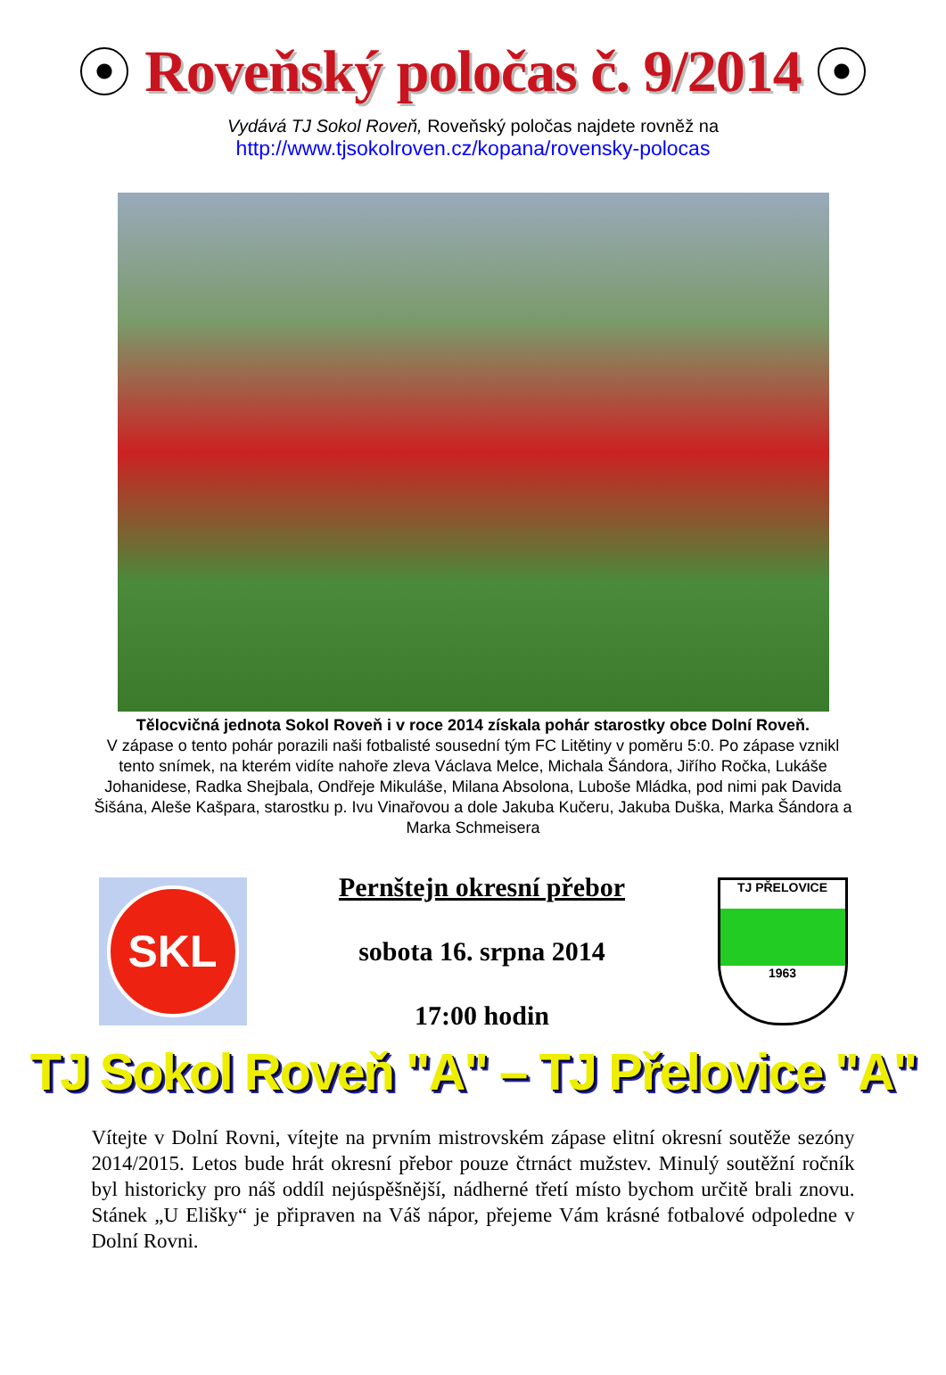Roveňský poločas č. 9/2014
Vydává TJ Sokol Roveň, Roveňský poločas najdete rovněž na
http://www.tjsokolroven.cz/kopana/rovensky-polocas
Tělocvičná jednota Sokol Roveň i v roce 2014 získala pohár starostky obce Dolní Roveň.
V zápase o tento pohár porazili naši fotbalisté sousední tým FC Litětiny v poměru 5:0. Po zápase vznikl tento snímek, na kterém vidíte nahoře zleva Václava Melce, Michala Šándora, Jiřího Ročka, Lukáše Johanidese, Radka Shejbala, Ondřeje Mikuláše, Milana Absolona, Luboše Mládka, pod nimi pak Davida Šišána, Aleše Kašpara, starostku p. Ivu Vinařovou a dole Jakuba Kučeru, Jakuba Duška, Marka Šándora a Marka Schmeisera
SKL
Pernštejn okresní přebor
sobota 16. srpna 2014
17:00 hodin
TJ PŘELOVICE
1963
TJ Sokol Roveň "A" – TJ Přelovice "A"
Vítejte v Dolní Rovni, vítejte na prvním mistrovském zápase elitní okresní soutěže sezóny 2014/2015. Letos bude hrát okresní přebor pouze čtrnáct mužstev. Minulý soutěžní ročník byl historicky pro náš oddíl nejúspěšnější, nádherné třetí místo bychom určitě brali znovu. Stánek „U Elišky“ je připraven na Váš nápor, přejeme Vám krásné fotbalové odpoledne v Dolní Rovni.